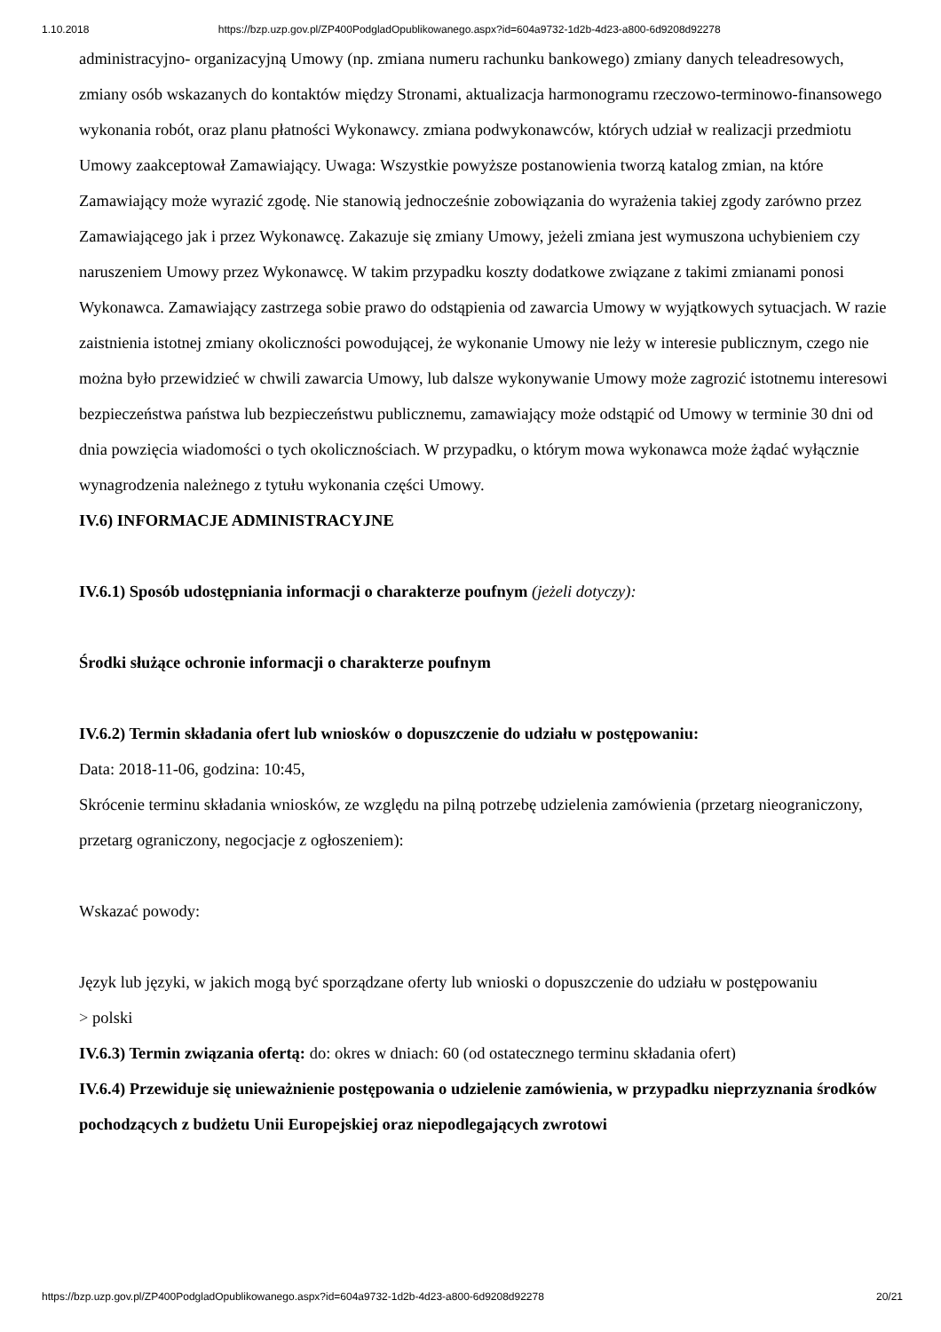1.10.2018 https://bzp.uzp.gov.pl/ZP400PodgladOpublikowanego.aspx?id=604a9732-1d2b-4d23-a800-6d9208d92278
administracyjno- organizacyjną Umowy (np. zmiana numeru rachunku bankowego) zmiany danych teleadresowych, zmiany osób wskazanych do kontaktów między Stronami, aktualizacja harmonogramu rzeczowo-terminowo-finansowego wykonania robót, oraz planu płatności Wykonawcy. zmiana podwykonawców, których udział w realizacji przedmiotu Umowy zaakceptował Zamawiający. Uwaga: Wszystkie powyższe postanowienia tworzą katalog zmian, na które Zamawiający może wyrazić zgodę. Nie stanowią jednocześnie zobowiązania do wyrażenia takiej zgody zarówno przez Zamawiającego jak i przez Wykonawcę. Zakazuje się zmiany Umowy, jeżeli zmiana jest wymuszona uchybieniem czy naruszeniem Umowy przez Wykonawcę. W takim przypadku koszty dodatkowe związane z takimi zmianami ponosi Wykonawca. Zamawiający zastrzega sobie prawo do odstąpienia od zawarcia Umowy w wyjątkowych sytuacjach. W razie zaistnienia istotnej zmiany okoliczności powodującej, że wykonanie Umowy nie leży w interesie publicznym, czego nie można było przewidzieć w chwili zawarcia Umowy, lub dalsze wykonywanie Umowy może zagrozić istotnemu interesowi bezpieczeństwa państwa lub bezpieczeństwu publicznemu, zamawiający może odstąpić od Umowy w terminie 30 dni od dnia powzięcia wiadomości o tych okolicznościach. W przypadku, o którym mowa wykonawca może żądać wyłącznie wynagrodzenia należnego z tytułu wykonania części Umowy.
IV.6) INFORMACJE ADMINISTRACYJNE
IV.6.1) Sposób udostępniania informacji o charakterze poufnym (jeżeli dotyczy):
Środki służące ochronie informacji o charakterze poufnym
IV.6.2) Termin składania ofert lub wniosków o dopuszczenie do udziału w postępowaniu:
Data: 2018-11-06, godzina: 10:45,
Skrócenie terminu składania wniosków, ze względu na pilną potrzebę udzielenia zamówienia (przetarg nieograniczony, przetarg ograniczony, negocjacje z ogłoszeniem):
Wskazać powody:
Język lub języki, w jakich mogą być sporządzane oferty lub wnioski o dopuszczenie do udziału w postępowaniu
> polski
IV.6.3) Termin związania ofertą: do: okres w dniach: 60 (od ostatecznego terminu składania ofert)
IV.6.4) Przewiduje się unieważnienie postępowania o udzielenie zamówienia, w przypadku nieprzyznania środków pochodzących z budżetu Unii Europejskiej oraz niepodlegających zwrotowi
https://bzp.uzp.gov.pl/ZP400PodgladOpublikowanego.aspx?id=604a9732-1d2b-4d23-a800-6d9208d92278 20/21